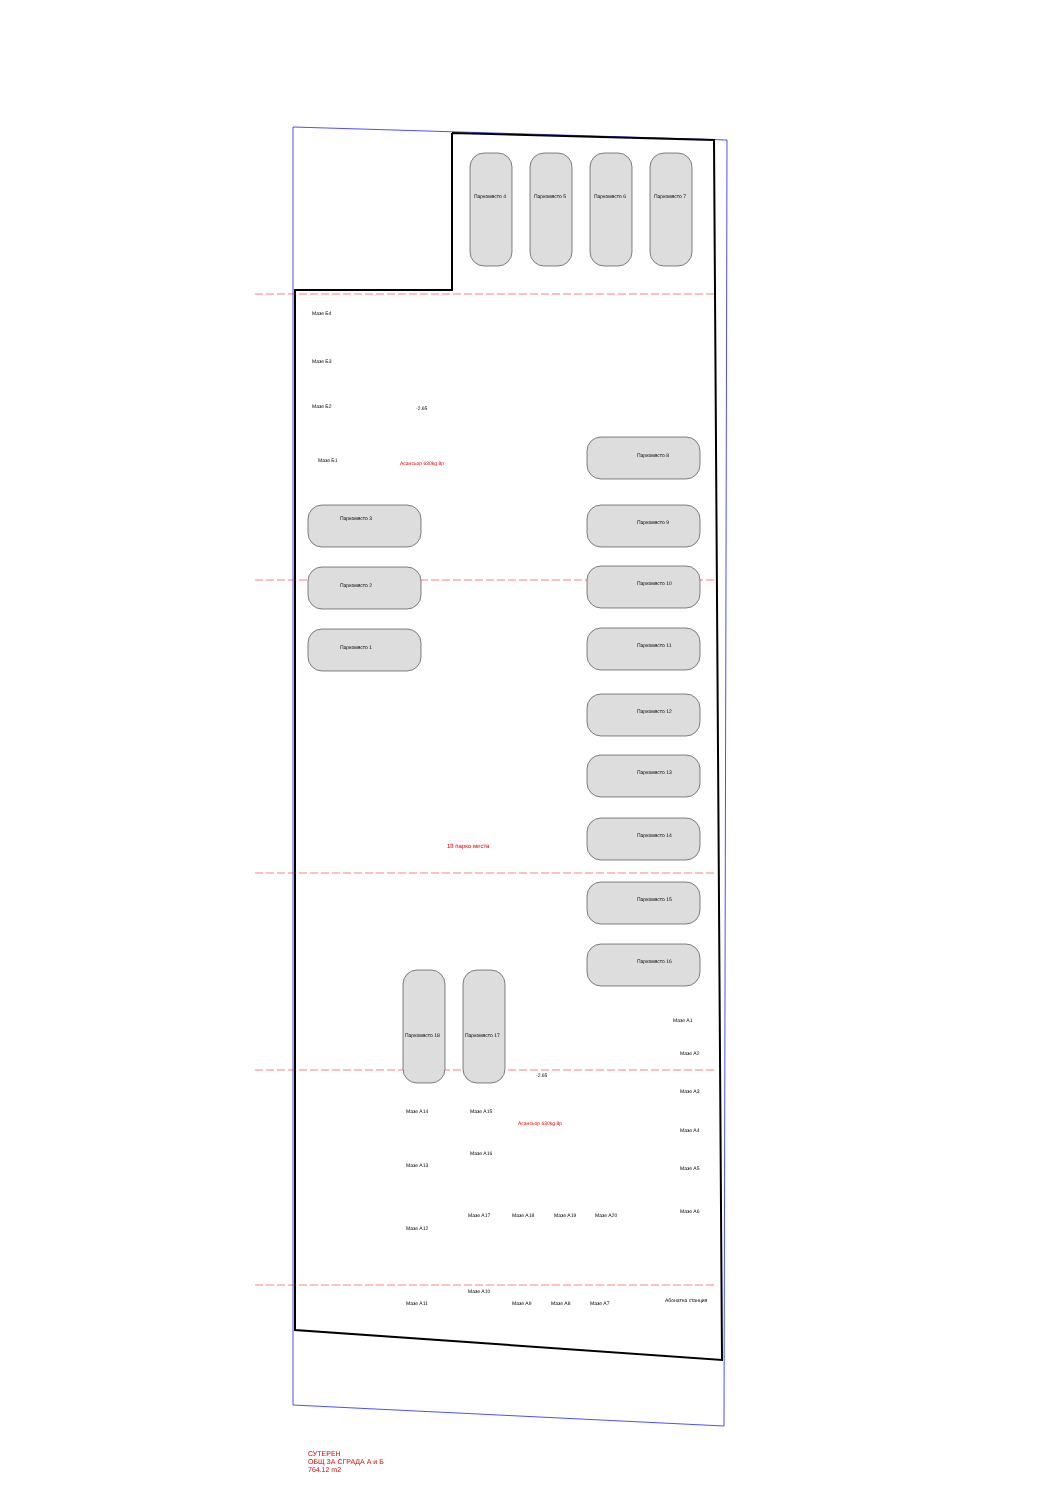Паркомясто 4 Паркомясто 5 Паркомясто 6 Паркомясто 7
Мазе Б4
Мазе Б3
Мазе Б2
Мазе Б1
Асансьор 630kg 8p
-2.65
Паркомясто 3
Паркомясто 2
Паркомясто 1
Паркомясто 8
Паркомясто 9
Паркомясто 10
Паркомясто 11
Паркомясто 12
Паркомясто 13
Паркомясто 14
Паркомясто 15
Паркомясто 16
18 парко места
Паркомясто 18 Паркомясто 17
-2.65
Асансьор 630kg 8p
Мазе А1
Мазе А2
Мазе А3
Мазе А4
Мазе А5
Мазе А6
Мазе А14 Мазе А15
Мазе А16
Мазе А13
Мазе А12
Мазе А11
Мазе А17 Мазе А18 Мазе А19 Мазе А20
Мазе А10
Мазе А9 Мазе А8 Мазе А7
Абонатна станция
СУТЕРЕН
ОБЩ ЗА СГРАДА А и Б
764.12 m2